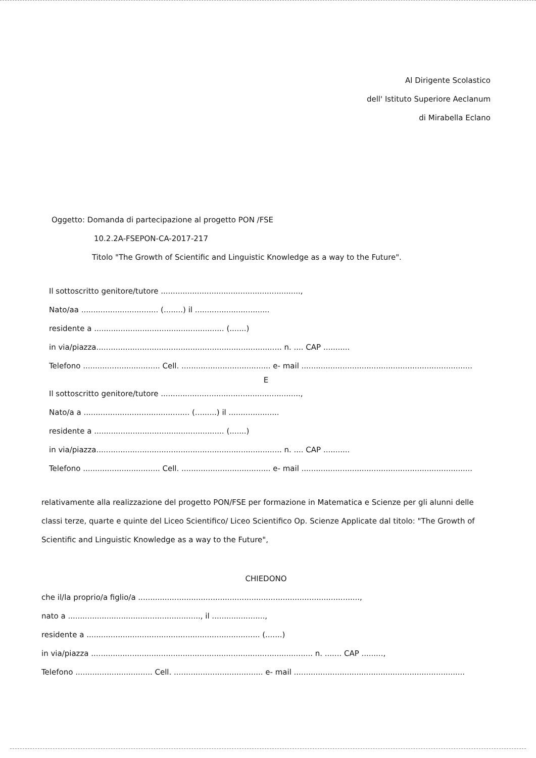Al Dirigente Scolastico
dell' Istituto Superiore Aeclanum
di Mirabella Eclano
Oggetto: Domanda di partecipazione al progetto PON /FSE
10.2.2A-FSEPON-CA-2017-217
Titolo "The Growth of Scientific and Linguistic Knowledge as a way to the Future".
Il sottoscritto genitore/tutore ..........................................................,
Nato/aa ................................ (........) il ...............................
residente a ...................................................... (.......)
in via/piazza............................................................................. n. .... CAP ...........
Telefono ................................ Cell. ..................................... e- mail .......................................................................
E
Il sottoscritto genitore/tutore ..........................................................,
Nato/a a ............................................ (.........) il .....................
residente a ...................................................... (.......)
in via/piazza............................................................................. n. .... CAP ...........
Telefono ................................ Cell. ..................................... e- mail .......................................................................
relativamente alla realizzazione del progetto PON/FSE per formazione in Matematica e Scienze per gli alunni delle classi terze, quarte e quinte del Liceo Scientifico/ Liceo Scientifico Op. Scienze Applicate dal titolo: "The Growth of Scientific and Linguistic Knowledge as a way to the Future",
CHIEDONO
che il/la proprio/a figlio/a ............................................................................................,
nato a ......................................................., il ......................,
residente a ........................................................................ (.......)
in via/piazza ............................................................................................ n. ....... CAP .........,
Telefono ................................ Cell. ..................................... e- mail .......................................................................